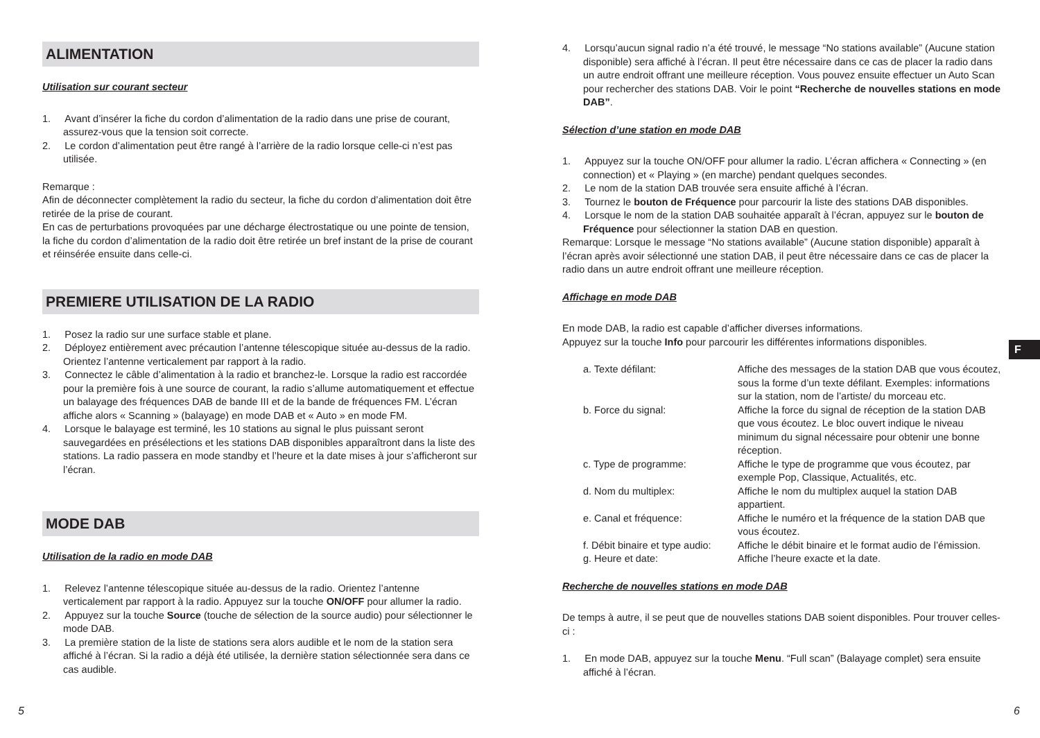ALIMENTATION
Utilisation sur courant secteur
1. Avant d’insérer la fiche du cordon d’alimentation de la radio dans une prise de courant, assurez-vous que la tension soit correcte.
2. Le cordon d’alimentation peut être rangé à l’arrière de la radio lorsque celle-ci n’est pas utilisée.
Remarque :
Afin de déconnecter complètement la radio du secteur, la fiche du cordon d’alimentation doit être retirée de la prise de courant.
En cas de perturbations provoquées par une décharge électrostatique ou une pointe de tension, la fiche du cordon d’alimentation de la radio doit être retirée un bref instant de la prise de courant et réinsérée ensuite dans celle-ci.
PREMIERE UTILISATION DE LA RADIO
1. Posez la radio sur une surface stable et plane.
2. Déployez entièrement avec précaution l’antenne télescopique située au-dessus de la radio.
Orientez l’antenne verticalement par rapport à la radio.
3. Connectez le câble d’alimentation à la radio et branchez-le. Lorsque la radio est raccordée pour la première fois à une source de courant, la radio s’allume automatiquement et effectue un balayage des fréquences DAB de bande III et de la bande de fréquences FM. L’écran affiche alors « Scanning » (balayage) en mode DAB et « Auto » en mode FM.
4. Lorsque le balayage est terminé, les 10 stations au signal le plus puissant seront sauvegardées en présélections et les stations DAB disponibles apparaîtront dans la liste des stations. La radio passera en mode standby et l’heure et la date mises à jour s’afficheront sur l’écran.
MODE DAB
Utilisation de la radio en mode DAB
1. Relevez l’antenne télescopique située au-dessus de la radio. Orientez l’antenne verticalement par rapport à la radio. Appuyez sur la touche ON/OFF pour allumer la radio.
2. Appuyez sur la touche Source (touche de sélection de la source audio) pour sélectionner le mode DAB.
3. La première station de la liste de stations sera alors audible et le nom de la station sera affiché à l’écran. Si la radio a déjà été utilisée, la dernière station sélectionnée sera dans ce cas audible.
4. Lorsqu’aucun signal radio n’a été trouvé, le message “No stations available” (Aucune station disponible) sera affiché à l’écran. Il peut être nécessaire dans ce cas de placer la radio dans un autre endroit offrant une meilleure réception. Vous pouvez ensuite effectuer un Auto Scan pour rechercher des stations DAB. Voir le point “Recherche de nouvelles stations en mode DAB”.
Sélection d’une station en mode DAB
1. Appuyez sur la touche ON/OFF pour allumer la radio. L’écran affichera « Connecting » (en connection) et « Playing » (en marche) pendant quelques secondes.
2. Le nom de la station DAB trouvée sera ensuite affiché à l’écran.
3. Tournez le bouton de Fréquence pour parcourir la liste des stations DAB disponibles.
4. Lorsque le nom de la station DAB souhaitée apparaît à l’écran, appuyez sur le bouton de Fréquence pour sélectionner la station DAB en question.
Remarque: Lorsque le message “No stations available” (Aucune station disponible) apparaît à l’écran après avoir sélectionné une station DAB, il peut être nécessaire dans ce cas de placer la radio dans un autre endroit offrant une meilleure réception.
Affichage en mode DAB
En mode DAB, la radio est capable d’afficher diverses informations.
Appuyez sur la touche Info pour parcourir les différentes informations disponibles.
| a. Texte défilant: | Affiche des messages de la station DAB que vous écoutez, sous la forme d’un texte défilant. Exemples: informations sur la station, nom de l’artiste/ du morceau etc. |
| b. Force du signal: | Affiche la force du signal de réception de la station DAB que vous écoutez. Le bloc ouvert indique le niveau minimum du signal nécessaire pour obtenir une bonne réception. |
| c. Type de programme: | Affiche le type de programme que vous écoutez, par exemple Pop, Classique, Actualités, etc. |
| d. Nom du multiplex: | Affiche le nom du multiplex auquel la station DAB appartient. |
| e. Canal et fréquence: | Affiche le numéro et la fréquence de la station DAB que vous écoutez. |
| f. Débit binaire et type audio: | Affiche le débit binaire et le format audio de l’émission. |
| g. Heure et date: | Affiche l’heure exacte et la date. |
Recherche de nouvelles stations en mode DAB
De temps à autre, il se peut que de nouvelles stations DAB soient disponibles. Pour trouver celles-ci :
1. En mode DAB, appuyez sur la touche Menu. “Full scan” (Balayage complet) sera ensuite affiché à l’écran.
F
5 6